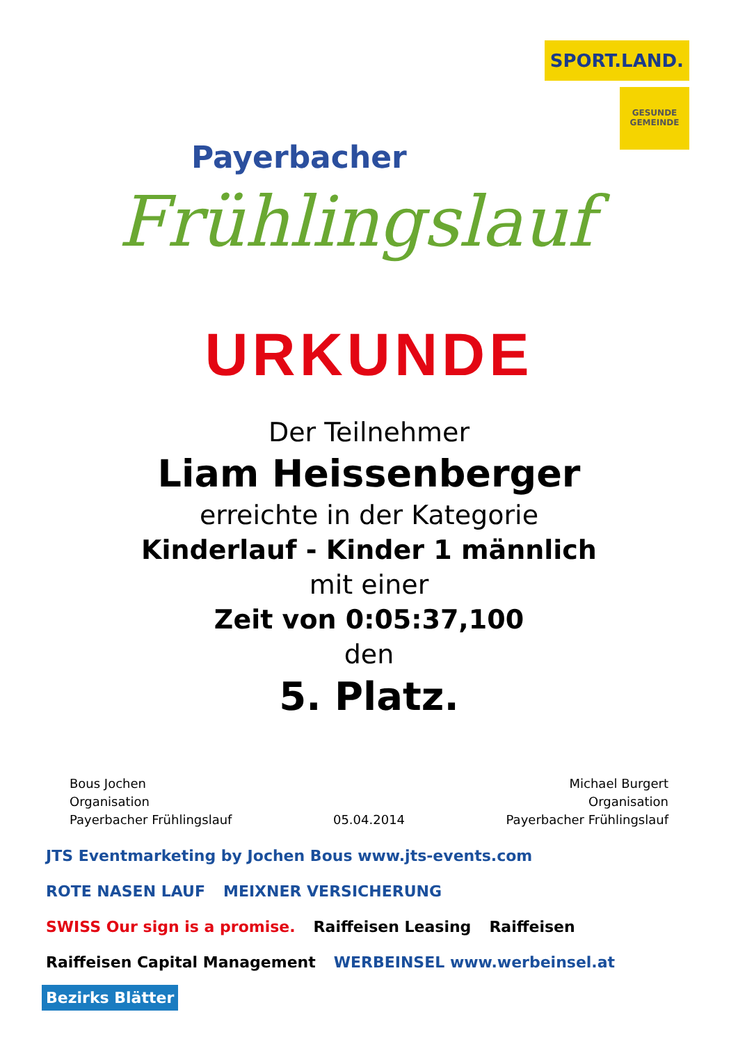Payerbacher
Frühlingslauf
SPORT.LAND.
GESUNDE GEMEINDE
URKUNDE
Der Teilnehmer
Liam Heissenberger
erreichte in der Kategorie
Kinderlauf - Kinder 1 männlich
mit einer
Zeit von 0:05:37,100
den
5. Platz.
Bous Jochen
Organisation
Payerbacher Frühlingslauf
05.04.2014 Michael Burgert
Organisation
Payerbacher Frühlingslauf
JTS Eventmarketing by Jochen Bous www.jts-events.com ROTE NASEN LAUF MEIXNER VERSICHERUNG SWISS Our sign is a promise. Raiffeisen Leasing Raiffeisen Raiffeisen Capital Management WERBEINSEL www.werbeinsel.at Bezirks Blätter